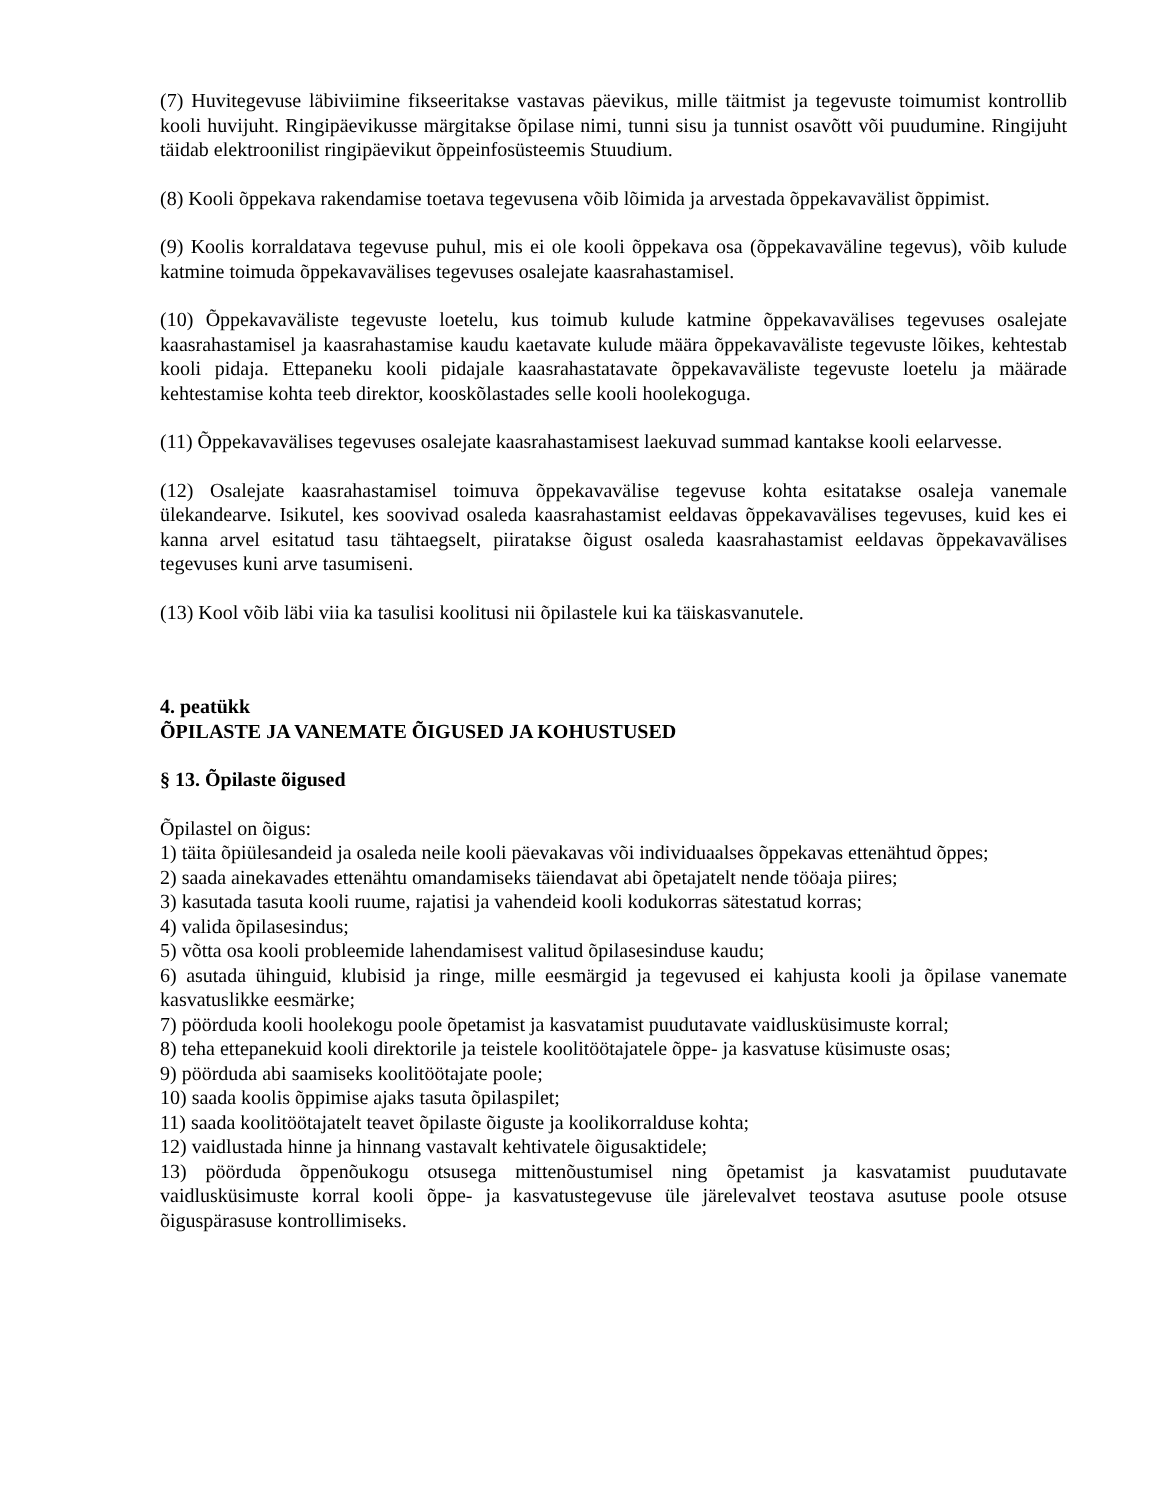(7) Huvitegevuse läbiviimine fikseeritakse vastavas päevikus, mille täitmist ja tegevuste toimumist kontrollib kooli huvijuht. Ringipäevikusse märgitakse õpilase nimi, tunni sisu ja tunnist osavõtt või puudumine. Ringijuht täidab elektroonilist ringipäevikut õppeinfosüsteemis Stuudium.
(8) Kooli õppekava rakendamise toetava tegevusena võib lõimida ja arvestada õppekavavälist õppimist.
(9) Koolis korraldatava tegevuse puhul, mis ei ole kooli õppekava osa (õppekavaväline tegevus), võib kulude katmine toimuda õppekavavälises tegevuses osalejate kaasrahastamisel.
(10) Õppekavaväliste tegevuste loetelu, kus toimub kulude katmine õppekavavälises tegevuses osalejate kaasrahastamisel ja kaasrahastamise kaudu kaetavate kulude määra õppekavaväliste tegevuste lõikes, kehtestab kooli pidaja. Ettepaneku kooli pidajale kaasrahastatavate õppekavaväliste tegevuste loetelu ja määrade kehtestamise kohta teeb direktor, kooskõlastades selle kooli hoolekoguga.
(11) Õppekavavälises tegevuses osalejate kaasrahastamisest laekuvad summad kantakse kooli eelarvesse.
(12) Osalejate kaasrahastamisel toimuva õppekavavälise tegevuse kohta esitatakse osaleja vanemale ülekandearve. Isikutel, kes soovivad osaleda kaasrahastamist eeldavas õppekavavälises tegevuses, kuid kes ei kanna arvel esitatud tasu tähtaegselt, piiratakse õigust osaleda kaasrahastamist eeldavas õppekavavälises tegevuses kuni arve tasumiseni.
(13) Kool võib läbi viia ka tasulisi koolitusi nii õpilastele kui ka täiskasvanutele.
4. peatükk
ÕPILASTE JA VANEMATE ÕIGUSED JA KOHUSTUSED
§ 13. Õpilaste õigused
Õpilastel on õigus:
1) täita õpiülesandeid ja osaleda neile kooli päevakavas või individuaalses õppekavas ettenähtud õppes;
2) saada ainekavades ettenähtu omandamiseks täiendavat abi õpetajatelt nende tööaja piires;
3) kasutada tasuta kooli ruume, rajatisi ja vahendeid kooli kodukorras sätestatud korras;
4) valida õpilasesindus;
5) võtta osa kooli probleemide lahendamisest valitud õpilasesinduse kaudu;
6) asutada ühinguid, klubisid ja ringe, mille eesmärgid ja tegevused ei kahjusta kooli ja õpilase vanemate kasvatuslikke eesmärke;
7) pöörduda kooli hoolekogu poole õpetamist ja kasvatamist puudutavate vaidlusküsimuste korral;
8) teha ettepanekuid kooli direktorile ja teistele koolitöötajatele õppe- ja kasvatuse küsimuste osas;
9) pöörduda abi saamiseks koolitöötajate poole;
10) saada koolis õppimise ajaks tasuta õpilaspilet;
11) saada koolitöötajatelt teavet õpilaste õiguste ja koolikorralduse kohta;
12) vaidlustada hinne ja hinnang vastavalt kehtivatele õigusaktidele;
13) pöörduda õppenõukogu otsusega mittenõustumisel ning õpetamist ja kasvatamist puudutavate vaidlusküsimuste korral kooli õppe- ja kasvatustegevuse üle järelevalvet teostava asutuse poole otsuse õiguspärasuse kontrollimiseks.